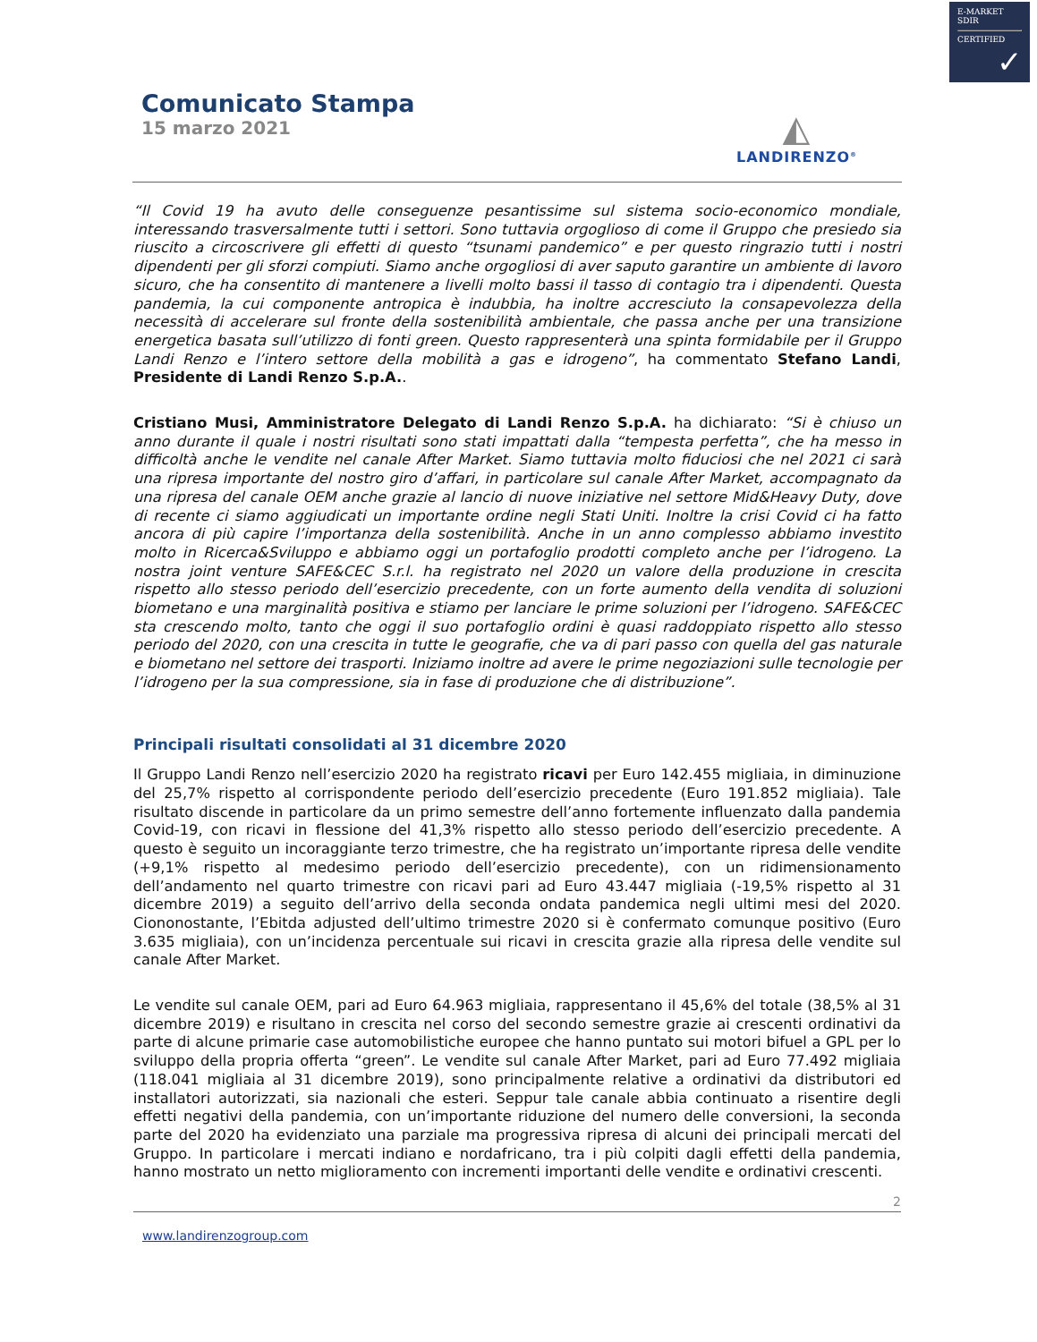E-MARKET
SDIR
CERTIFIED
✓
Comunicato Stampa
15 marzo 2021
◭
LANDIRENZO<sup>®</sup>
“Il Covid 19 ha avuto delle conseguenze pesantissime sul sistema socio-economico mondiale, interessando trasversalmente tutti i settori. Sono tuttavia orgoglioso di come il Gruppo che presiedo sia riuscito a circoscrivere gli effetti di questo “tsunami pandemico” e per questo ringrazio tutti i nostri dipendenti per gli sforzi compiuti. Siamo anche orgogliosi di aver saputo garantire un ambiente di lavoro sicuro, che ha consentito di mantenere a livelli molto bassi il tasso di contagio tra i dipendenti. Questa pandemia, la cui componente antropica è indubbia, ha inoltre accresciuto la consapevolezza della necessità di accelerare sul fronte della sostenibilità ambientale, che passa anche per una transizione energetica basata sull’utilizzo di fonti green. Questo rappresenterà una spinta formidabile per il Gruppo Landi Renzo e l’intero settore della mobilità a gas e idrogeno”, ha commentato Stefano Landi, Presidente di Landi Renzo S.p.A..
Cristiano Musi, Amministratore Delegato di Landi Renzo S.p.A. ha dichiarato: “Si è chiuso un anno durante il quale i nostri risultati sono stati impattati dalla “tempesta perfetta”, che ha messo in difficoltà anche le vendite nel canale After Market. Siamo tuttavia molto fiduciosi che nel 2021 ci sarà una ripresa importante del nostro giro d’affari, in particolare sul canale After Market, accompagnato da una ripresa del canale OEM anche grazie al lancio di nuove iniziative nel settore Mid&Heavy Duty, dove di recente ci siamo aggiudicati un importante ordine negli Stati Uniti. Inoltre la crisi Covid ci ha fatto ancora di più capire l’importanza della sostenibilità. Anche in un anno complesso abbiamo investito molto in Ricerca&Sviluppo e abbiamo oggi un portafoglio prodotti completo anche per l’idrogeno. La nostra joint venture SAFE&CEC S.r.l. ha registrato nel 2020 un valore della produzione in crescita rispetto allo stesso periodo dell’esercizio precedente, con un forte aumento della vendita di soluzioni biometano e una marginalità positiva e stiamo per lanciare le prime soluzioni per l’idrogeno. SAFE&CEC sta crescendo molto, tanto che oggi il suo portafoglio ordini è quasi raddoppiato rispetto allo stesso periodo del 2020, con una crescita in tutte le geografie, che va di pari passo con quella del gas naturale e biometano nel settore dei trasporti. Iniziamo inoltre ad avere le prime negoziazioni sulle tecnologie per l’idrogeno per la sua compressione, sia in fase di produzione che di distribuzione”.
Principali risultati consolidati al 31 dicembre 2020
Il Gruppo Landi Renzo nell’esercizio 2020 ha registrato ricavi per Euro 142.455 migliaia, in diminuzione del 25,7% rispetto al corrispondente periodo dell’esercizio precedente (Euro 191.852 migliaia). Tale risultato discende in particolare da un primo semestre dell’anno fortemente influenzato dalla pandemia Covid-19, con ricavi in flessione del 41,3% rispetto allo stesso periodo dell’esercizio precedente. A questo è seguito un incoraggiante terzo trimestre, che ha registrato un’importante ripresa delle vendite (+9,1% rispetto al medesimo periodo dell’esercizio precedente), con un ridimensionamento dell’andamento nel quarto trimestre con ricavi pari ad Euro 43.447 migliaia (-19,5% rispetto al 31 dicembre 2019) a seguito dell’arrivo della seconda ondata pandemica negli ultimi mesi del 2020. Ciononostante, l’Ebitda adjusted dell’ultimo trimestre 2020 si è confermato comunque positivo (Euro 3.635 migliaia), con un’incidenza percentuale sui ricavi in crescita grazie alla ripresa delle vendite sul canale After Market.
Le vendite sul canale OEM, pari ad Euro 64.963 migliaia, rappresentano il 45,6% del totale (38,5% al 31 dicembre 2019) e risultano in crescita nel corso del secondo semestre grazie ai crescenti ordinativi da parte di alcune primarie case automobilistiche europee che hanno puntato sui motori bifuel a GPL per lo sviluppo della propria offerta “green”. Le vendite sul canale After Market, pari ad Euro 77.492 migliaia (118.041 migliaia al 31 dicembre 2019), sono principalmente relative a ordinativi da distributori ed installatori autorizzati, sia nazionali che esteri. Seppur tale canale abbia continuato a risentire degli effetti negativi della pandemia, con un’importante riduzione del numero delle conversioni, la seconda parte del 2020 ha evidenziato una parziale ma progressiva ripresa di alcuni dei principali mercati del Gruppo. In particolare i mercati indiano e nordafricano, tra i più colpiti dagli effetti della pandemia, hanno mostrato un netto miglioramento con incrementi importanti delle vendite e ordinativi crescenti.
2
www.landirenzogroup.com